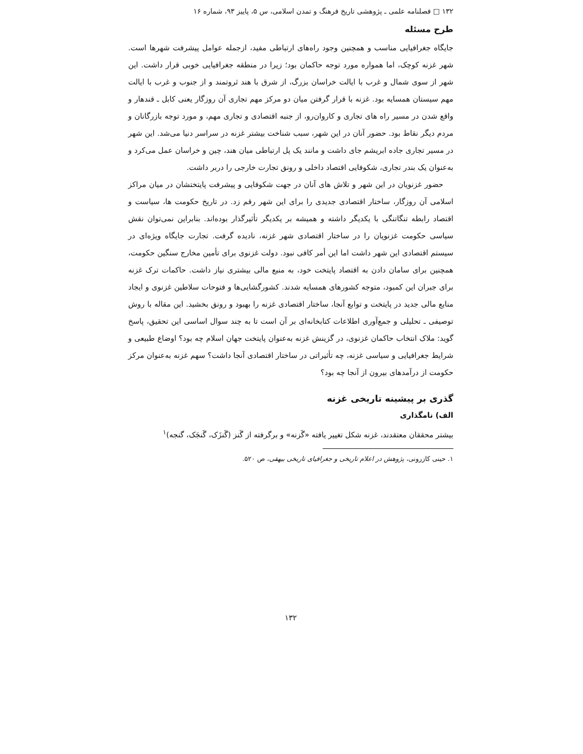۱۳۲ □ فصلنامه علمی ـ پژوهشی تاریخ فرهنگ و تمدن اسلامی، س ۵، پاییز ۹۳، شماره ۱۶
طرح مسئله
جایگاه جغرافیایی مناسب و همچنین وجود راه‌های ارتباطی مفید، ازجمله عوامل پیشرفت شهرها است. شهر غزنه کوچک، اما همواره مورد توجه حاکمان بود؛ زیرا در منطقه جغرافیایی خوبی قرار داشت. این شهر از سوی شمال و غرب با ایالت خراسان بزرگ، از شرق با هند ثروتمند و از جنوب و غرب با ایالت مهم سیستان همسایه بود. غزنه با قرار گرفتن میان دو مرکز مهم تجاری آن روزگار یعنی کابل ـ قندهار و واقع شدن در مسیر راه های تجاری و کاروان‌رو، از جنبه اقتصادی و تجاری مهم، و مورد توجه بازرگانان و مردم دیگر نقاط بود. حضور آنان در این شهر، سبب شناخت بیشتر غزنه در سراسر دنیا می‌شد. این شهر در مسیر تجاری جاده ابریشم جای داشت و مانند یک پل ارتباطی میان هند، چین و خراسان عمل می‌کرد و به‌عنوان یک بندر تجاری، شکوفایی اقتصاد داخلی و رونق تجارت خارجی را دربر داشت.
حضور غزنویان در این شهر و تلاش های آنان در جهت شکوفایی و پیشرفت پایتختشان در میان مراکز اسلامی آن روزگار، ساختار اقتصادی جدیدی را برای این شهر رقم زد. در تاریخ حکومت ها، سیاست و اقتصاد رابطه تنگاتنگی با یکدیگر داشته و همیشه بر یکدیگر تأثیرگذار بوده‌اند. بنابراین نمی‌توان نقش سیاسی حکومت غزنویان را در ساختار اقتصادی شهر غزنه، نادیده گرفت. تجارت جایگاه ویژه‌ای در سیستم اقتصادی این شهر داشت اما این أمر کافی نبود. دولت غزنوی برای تأمین مخارج سنگین حکومت، همچنین برای سامان دادن به اقتصاد پایتخت خود، به منبع مالی بیشتری نیاز داشت. حاکمات ترک غزنه برای جبران این کمبود، متوجه کشورهای همسایه شدند. کشورگشایی‌ها و فتوحات سلاطین غزنوی و ایجاد منابع مالی جدید در پایتخت و توابع آنجا، ساختار اقتصادی غزنه را بهبود و رونق بخشید. این مقاله با روش توصیفی ـ تحلیلی و جمع‌آوری اطلاعات کتابخانه‌ای بر آن است تا به چند سوال اساسی این تحقیق، پاسخ گوید: ملاک انتخاب حاکمان غزنوی، در گزینش غزنه به‌عنوان پایتخت جهان اسلام چه بود؟ اوضاع طبیعی و شرایط جغرافیایی و سیاسی غزنه، چه تأثیراتی در ساختار اقتصادی آنجا داشت؟ سهم غزنه به‌عنوان مرکز حکومت از درآمدهای بیرون از آنجا چه بود؟
گذری بر پیشینه تاریخی غزنه
الف) نامگذاری
بیشتر محققان معتقدند، غزنه شکل تغییر یافته «گَزنه» و برگرفته از گَنز (گَنزَک، گَنجَک، گنجه)<sup>۱</sup>
۱. حینی کازرونی، پژوهش در اعلام تاریخی و جغرافیای تاریخی بیهقی، ص ۵۲۰.
۱۳۲